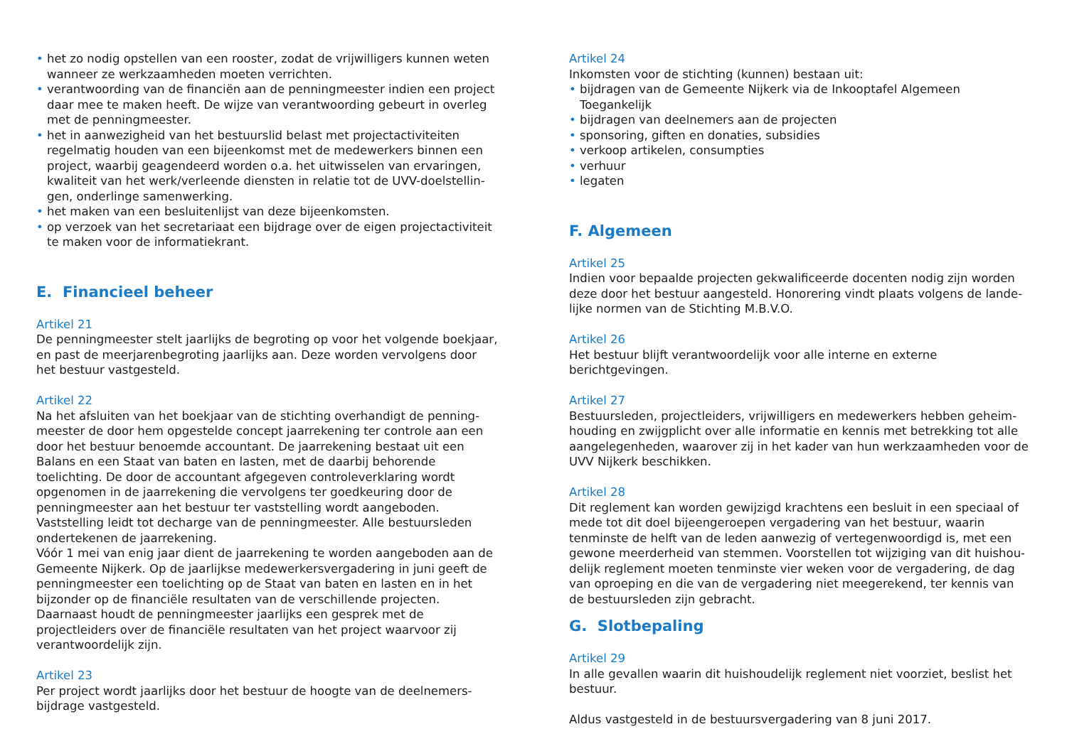• het zo nodig opstellen van een rooster, zodat de vrijwilligers kunnen weten wanneer ze werkzaamheden moeten verrichten.
• verantwoording van de financiën aan de penningmeester indien een project daar mee te maken heeft. De wijze van verantwoording gebeurt in overleg met de penningmeester.
• het in aanwezigheid van het bestuurslid belast met projectactiviteiten regelmatig houden van een bijeenkomst met de medewerkers binnen een project, waarbij geagendeerd worden o.a. het uitwisselen van ervaringen, kwaliteit van het werk/verleende diensten in relatie tot de UVV-doelstellin-gen, onderlinge samenwerking.
• het maken van een besluitenlijst van deze bijeenkomsten.
• op verzoek van het secretariaat een bijdrage over de eigen projectactiviteit te maken voor de informatiekrant.
E. Financieel beheer
Artikel 21
De penningmeester stelt jaarlijks de begroting op voor het volgende boekjaar, en past de meerjarenbegroting jaarlijks aan. Deze worden vervolgens door het bestuur vastgesteld.
Artikel 22
Na het afsluiten van het boekjaar van de stichting overhandigt de penning-meester de door hem opgestelde concept jaarrekening ter controle aan een door het bestuur benoemde accountant. De jaarrekening bestaat uit een Balans en een Staat van baten en lasten, met de daarbij behorende toelichting. De door de accountant afgegeven controleverklaring wordt opgenomen in de jaarrekening die vervolgens ter goedkeuring door de penningmeester aan het bestuur ter vaststelling wordt aangeboden. Vaststelling leidt tot decharge van de penningmeester. Alle bestuursleden ondertekenen de jaarrekening.
Vóór 1 mei van enig jaar dient de jaarrekening te worden aangeboden aan de Gemeente Nijkerk. Op de jaarlijkse medewerkersvergadering in juni geeft de penningmeester een toelichting op de Staat van baten en lasten en in het bijzonder op de financiële resultaten van de verschillende projecten. Daarnaast houdt de penningmeester jaarlijks een gesprek met de projectleiders over de financiële resultaten van het project waarvoor zij verantwoordelijk zijn.
Artikel 23
Per project wordt jaarlijks door het bestuur de hoogte van de deelnemers-bijdrage vastgesteld.
Artikel 24
Inkomsten voor de stichting (kunnen) bestaan uit:
• bijdragen van de Gemeente Nijkerk via de Inkooptafel Algemeen Toegankelijk
• bijdragen van deelnemers aan de projecten
• sponsoring, giften en donaties, subsidies
• verkoop artikelen, consumpties
• verhuur
• legaten
F. Algemeen
Artikel 25
Indien voor bepaalde projecten gekwalificeerde docenten nodig zijn worden deze door het bestuur aangesteld. Honorering vindt plaats volgens de lande-lijke normen van de Stichting M.B.V.O.
Artikel 26
Het bestuur blijft verantwoordelijk voor alle interne en externe berichtgevingen.
Artikel 27
Bestuursleden, projectleiders, vrijwilligers en medewerkers hebben geheim-houding en zwijgplicht over alle informatie en kennis met betrekking tot alle aangelegenheden, waarover zij in het kader van hun werkzaamheden voor de UVV Nijkerk beschikken.
Artikel 28
Dit reglement kan worden gewijzigd krachtens een besluit in een speciaal of mede tot dit doel bijeengeroepen vergadering van het bestuur, waarin tenminste de helft van de leden aanwezig of vertegenwoordigd is, met een gewone meerderheid van stemmen. Voorstellen tot wijziging van dit huishou-delijk reglement moeten tenminste vier weken voor de vergadering, de dag van oproeping en die van de vergadering niet meegerekend, ter kennis van de bestuursleden zijn gebracht.
G. Slotbepaling
Artikel 29
In alle gevallen waarin dit huishoudelijk reglement niet voorziet, beslist het bestuur.
Aldus vastgesteld in de bestuursvergadering van 8 juni 2017.